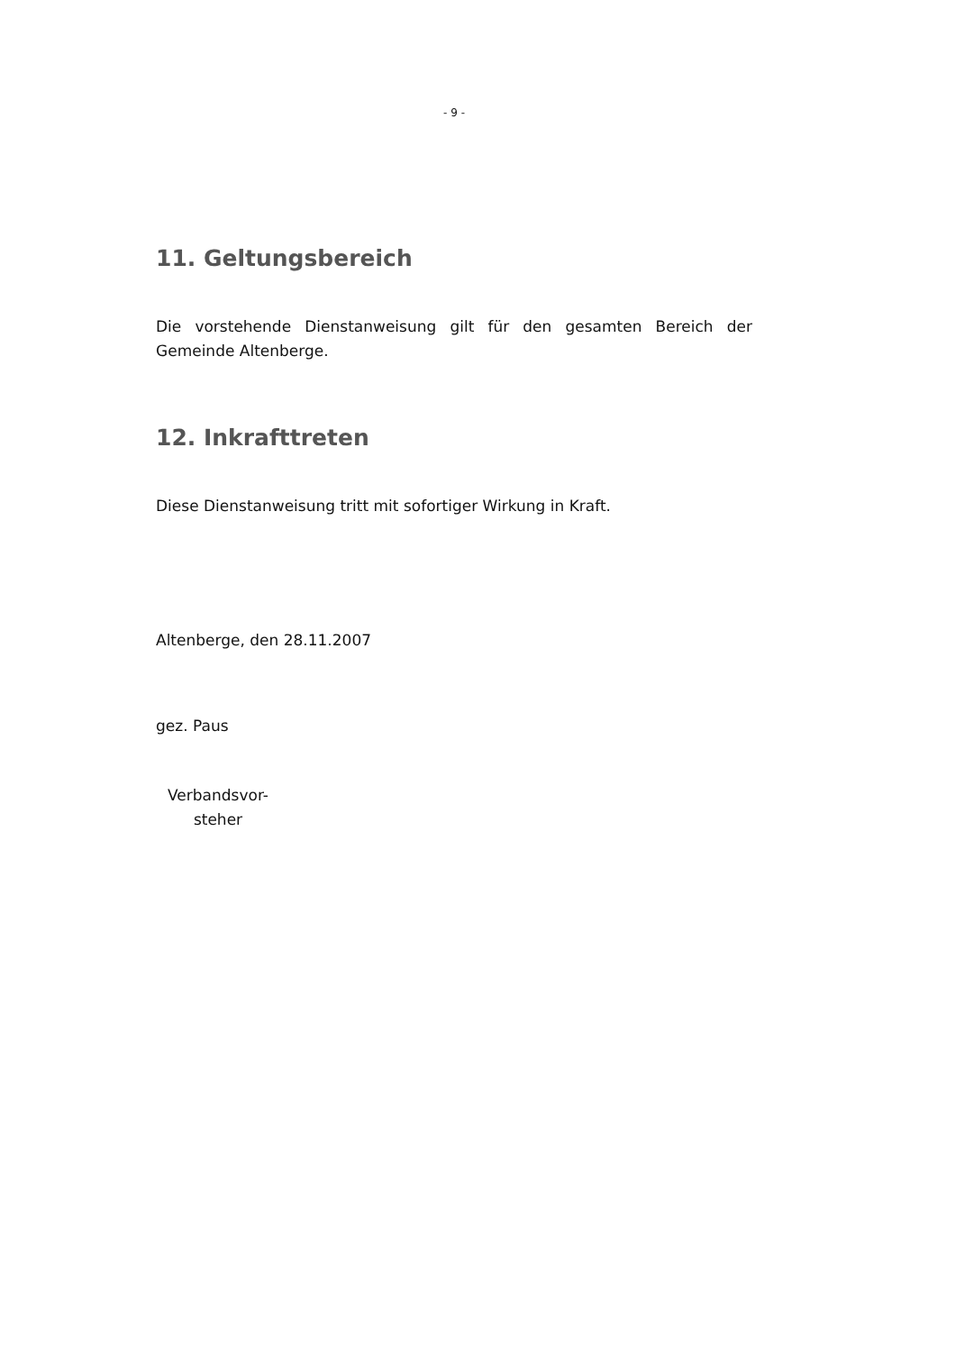- 9 -
11. Geltungsbereich
Die vorstehende Dienstanweisung gilt für den gesamten Bereich der Gemeinde Altenberge.
12. Inkrafttreten
Diese Dienstanweisung tritt mit sofortiger Wirkung in Kraft.
Altenberge, den 28.11.2007
gez. Paus
Verbandsvor-
steher